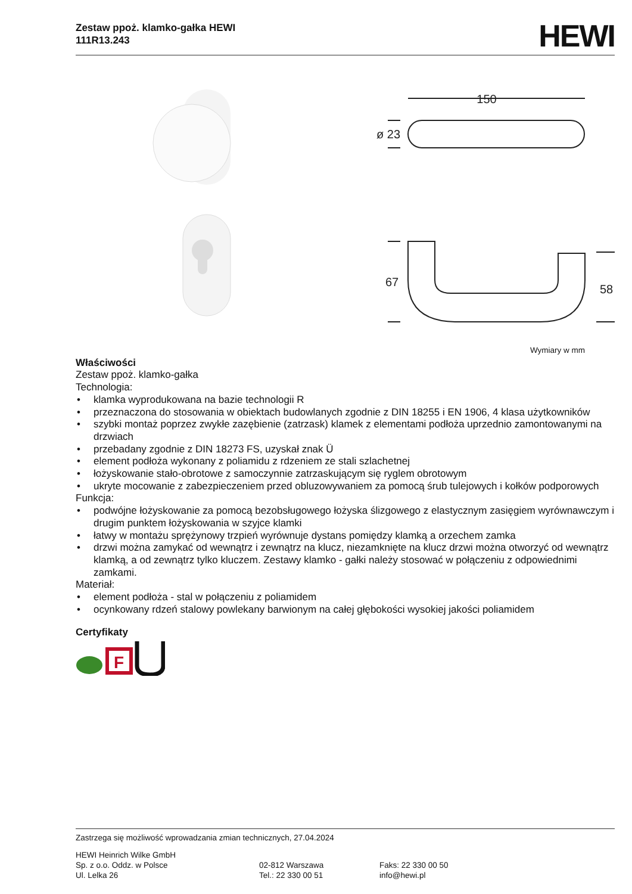Zestaw ppoż. klamko-gałka HEWI
111R13.243
HEWI
150
ø 23
67
58
Wymiary w mm
Właściwości
Zestaw ppoż. klamko-gałka
Technologia:
• klamka wyprodukowana na bazie technologii R
• przeznaczona do stosowania w obiektach budowlanych zgodnie z DIN 18255 i EN 1906, 4 klasa użytkowników
• szybki montaż poprzez zwykłe zazębienie (zatrzask) klamek z elementami podłoża uprzednio zamontowanymi na drzwiach
• przebadany zgodnie z DIN 18273 FS, uzyskał znak Ü
• element podłoża wykonany z poliamidu z rdzeniem ze stali szlachetnej
• łożyskowanie stało-obrotowe z samoczynnie zatrzaskującym się ryglem obrotowym
• ukryte mocowanie z zabezpieczeniem przed obluzowywaniem za pomocą śrub tulejowych i kołków podporowych
Funkcja:
• podwójne łożyskowanie za pomocą bezobsługowego łożyska ślizgowego z elastycznym zasięgiem wyrównawczym i drugim punktem łożyskowania w szyjce klamki
• łatwy w montażu sprężynowy trzpień wyrównuje dystans pomiędzy klamką a orzechem zamka
• drzwi można zamykać od wewnątrz i zewnątrz na klucz, niezamknięte na klucz drzwi można otworzyć od wewnątrz klamką, a od zewnątrz tylko kluczem. Zestawy klamko - gałki należy stosować w połączeniu z odpowiednimi zamkami.
Materiał:
• element podłoża - stal w połączeniu z poliamidem
• ocynkowany rdzeń stalowy powlekany barwionym na całej głębokości wysokiej jakości poliamidem
Certyfikaty
F
Zastrzega się możliwość wprowadzania zmian technicznych, 27.04.2024
HEWI Heinrich Wilke GmbH
Sp. z o.o. Oddz. w Polsce
Ul. Lelka 26
02-812 Warszawa
Tel.: 22 330 00 51
Faks: 22 330 00 50
info@hewi.pl